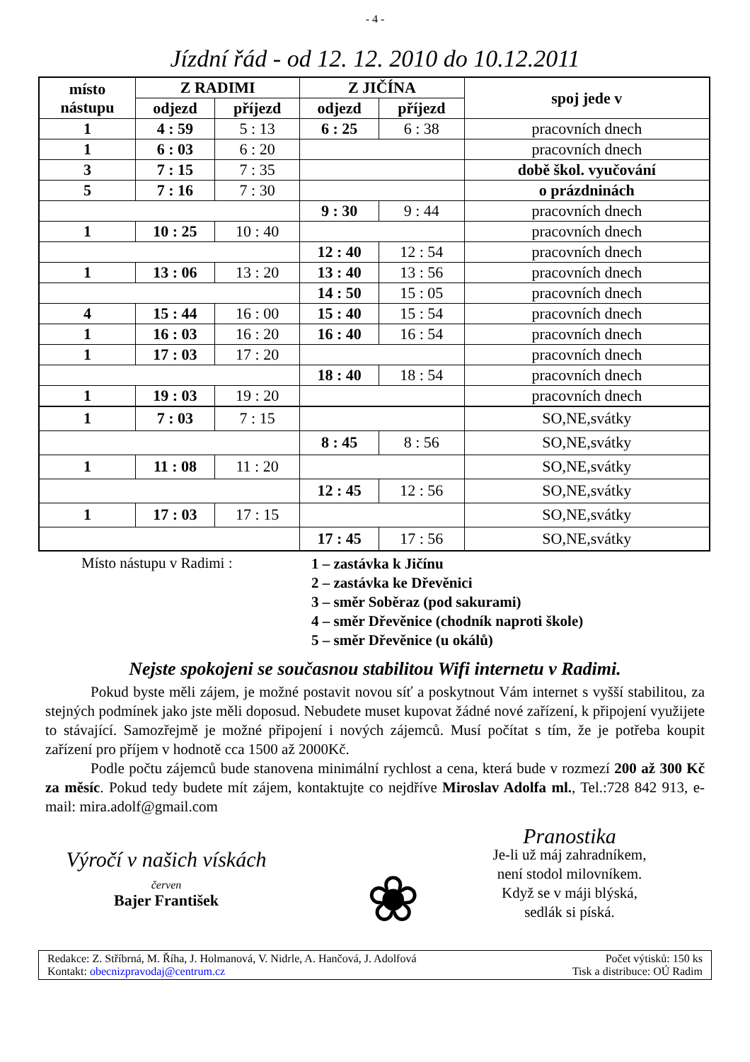- 4 -
Jízdní řád - od 12. 12. 2010 do 10.12.2011
| místo nástupu | Z RADIMI | | Z JIČÍNA | | spoj jede v |
| --- | --- | --- | --- | --- | --- |
| | odjezd | příjezd | odjezd | příjezd | |
| 1 | 4 : 59 | 5 : 13 | 6 : 25 | 6 : 38 | pracovních dnech |
| 1 | 6 : 03 | 6 : 20 | | | pracovních dnech |
| 3 | 7 : 15 | 7 : 35 | | | době škol. vyučování |
| 5 | 7 : 16 | 7 : 30 | | | o prázdninách |
| | | | 9 : 30 | 9 : 44 | pracovních dnech |
| 1 | 10 : 25 | 10 : 40 | | | pracovních dnech |
| | | | 12 : 40 | 12 : 54 | pracovních dnech |
| 1 | 13 : 06 | 13 : 20 | 13 : 40 | 13 : 56 | pracovních dnech |
| | | | 14 : 50 | 15 : 05 | pracovních dnech |
| 4 | 15 : 44 | 16 : 00 | 15 : 40 | 15 : 54 | pracovních dnech |
| 1 | 16 : 03 | 16 : 20 | 16 : 40 | 16 : 54 | pracovních dnech |
| 1 | 17 : 03 | 17 : 20 | | | pracovních dnech |
| | | | 18 : 40 | 18 : 54 | pracovních dnech |
| 1 | 19 : 03 | 19 : 20 | | | pracovních dnech |
| 1 | 7 : 03 | 7 : 15 | | | SO,NE,svátky |
| | | | 8 : 45 | 8 : 56 | SO,NE,svátky |
| 1 | 11 : 08 | 11 : 20 | | | SO,NE,svátky |
| | | | 12 : 45 | 12 : 56 | SO,NE,svátky |
| 1 | 17 : 03 | 17 : 15 | | | SO,NE,svátky |
| | | | 17 : 45 | 17 : 56 | SO,NE,svátky |
Místo nástupu v Radimi :
1 – zastávka k Jičínu
2 – zastávka ke Dřevěnici
3 – směr Soběraz (pod sakurami)
4 – směr Dřevěnice (chodník naproti škole)
5 – směr Dřevěnice (u okálů)
Nejste spokojeni se současnou stabilitou Wifi internetu v Radimi.
Pokud byste měli zájem, je možné postavit novou síť a poskytnout Vám internet s vyšší stabilitou, za stejných podmínek jako jste měli doposud. Nebudete muset kupovat žádné nové zařízení, k připojení využijete to stávající. Samozřejmě je možné připojení i nových zájemců. Musí počítat s tím, že je potřeba koupit zařízení pro příjem v hodnotě cca 1500 až 2000Kč.
Podle počtu zájemců bude stanovena minimální rychlost a cena, která bude v rozmezí 200 až 300 Kč za měsíc. Pokud tedy budete mít zájem, kontaktujte co nejdříve Miroslav Adolfa ml., Tel.:728 842 913, e-mail: mira.adolf@gmail.com
Výročí v našich vískách
červen
Bajer František
❀
Pranostika
Je-li už máj zahradníkem,
není stodol milovníkem.
Když se v máji blýská,
sedlák si píská.
Redakce: Z. Stříbrná, M. Říha, J. Holmanová, V. Nidrle, A. Hančová, J. Adolfová
Kontakt: obecnizpravodaj@centrum.cz
Počet výtisků: 150 ks
Tisk a distribuce: OÚ Radim